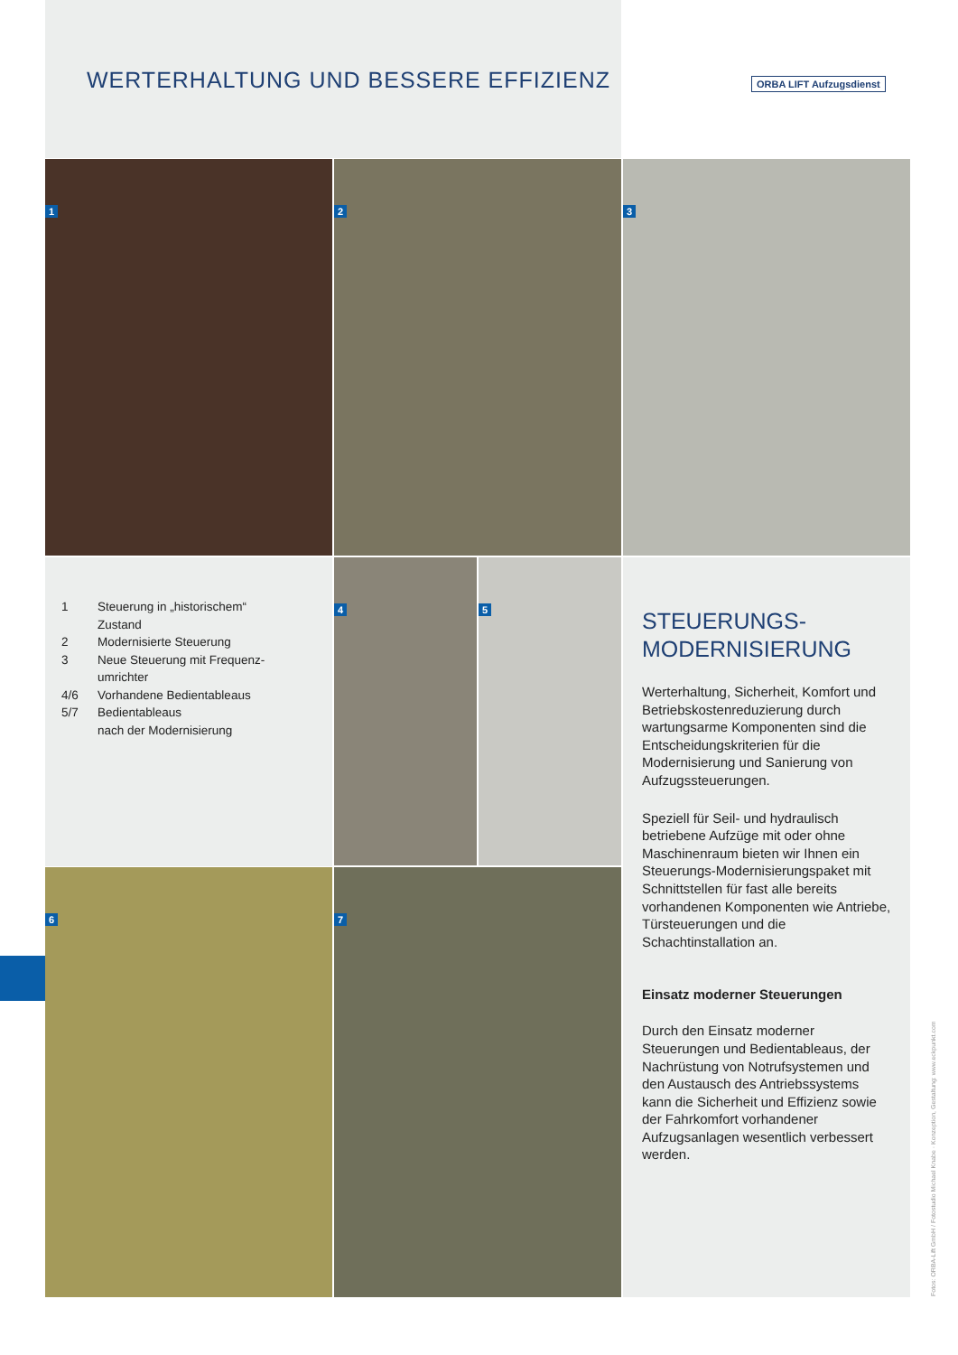WERTERHALTUNG UND BESSERE EFFIZIENZ
ORBA LIFT Aufzugsdienst
1 2 3
| 1 | Steuerung in „historischem“ Zustand |
| 2 | Modernisierte Steuerung |
| 3 | Neue Steuerung mit Frequenz- umrichter |
| 4/6 | Vorhandene Bedientableaus |
| 5/7 | Bedientableaus nach der Modernisierung |
4 5
6 7
STEUERUNGS-
MODERNISIERUNG
Werterhaltung, Sicherheit, Komfort und Betriebskostenreduzierung durch wartungsarme Komponenten sind die Entscheidungskriterien für die Modernisierung und Sanierung von Aufzugssteuerungen.
Speziell für Seil- und hydraulisch betriebene Aufzüge mit oder ohne Maschinenraum bieten wir Ihnen ein Steuerungs-Modernisierungspaket mit Schnittstellen für fast alle bereits vorhandenen Komponenten wie Antriebe, Türsteuerungen und die Schachtinstallation an.
Einsatz moderner Steuerungen
Durch den Einsatz moderner Steuerungen und Bedientableaus, der Nachrüstung von Notrufsystemen und den Austausch des Antriebssystems kann die Sicherheit und Effizienz sowie der Fahrkomfort vorhandener Aufzugsanlagen wesentlich verbessert werden.
Fotos: ORBA-Lift GmbH / Fotostudio Michael Knabe · Konzeption, Gestaltung: www.eckpunkt.com